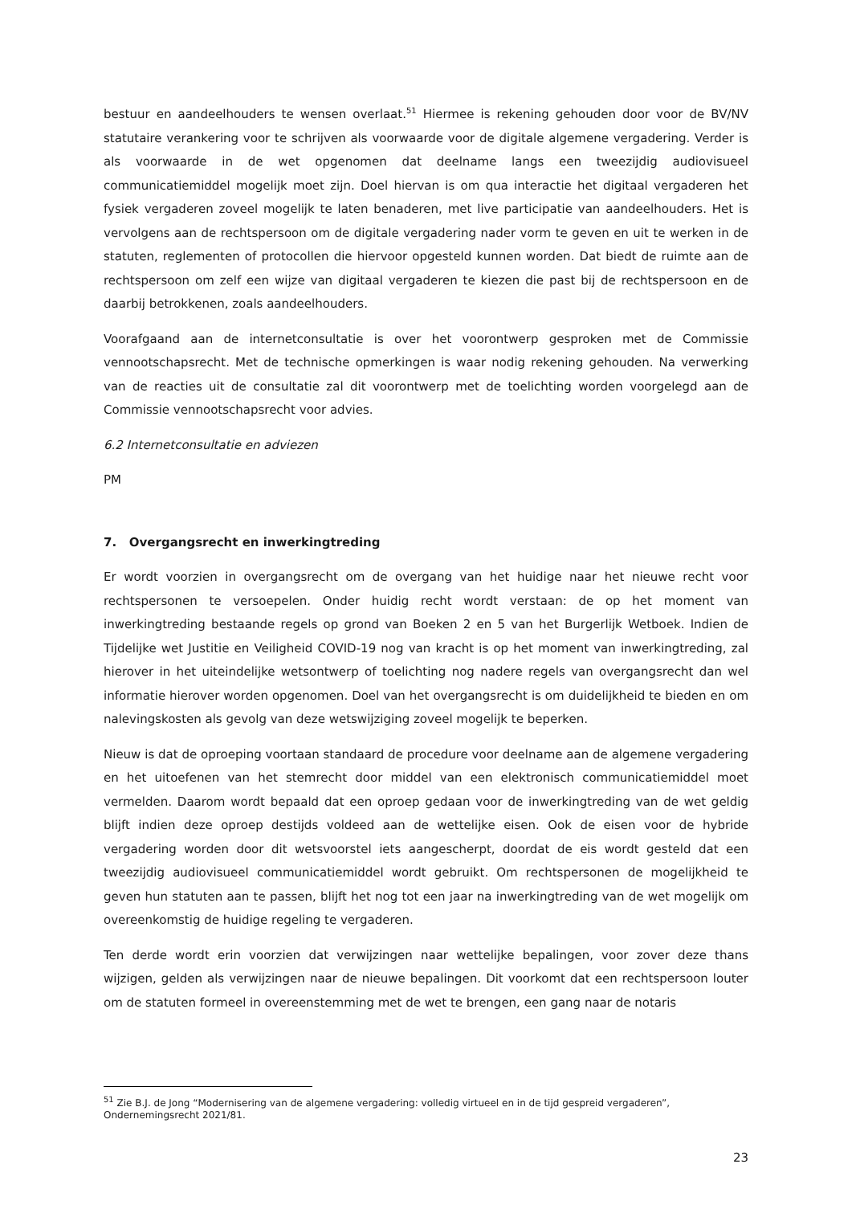bestuur en aandeelhouders te wensen overlaat.<sup>51</sup> Hiermee is rekening gehouden door voor de BV/NV statutaire verankering voor te schrijven als voorwaarde voor de digitale algemene vergadering. Verder is als voorwaarde in de wet opgenomen dat deelname langs een tweezijdig audiovisueel communicatiemiddel mogelijk moet zijn. Doel hiervan is om qua interactie het digitaal vergaderen het fysiek vergaderen zoveel mogelijk te laten benaderen, met live participatie van aandeelhouders. Het is vervolgens aan de rechtspersoon om de digitale vergadering nader vorm te geven en uit te werken in de statuten, reglementen of protocollen die hiervoor opgesteld kunnen worden. Dat biedt de ruimte aan de rechtspersoon om zelf een wijze van digitaal vergaderen te kiezen die past bij de rechtspersoon en de daarbij betrokkenen, zoals aandeelhouders.
Voorafgaand aan de internetconsultatie is over het voorontwerp gesproken met de Commissie vennootschapsrecht. Met de technische opmerkingen is waar nodig rekening gehouden. Na verwerking van de reacties uit de consultatie zal dit voorontwerp met de toelichting worden voorgelegd aan de Commissie vennootschapsrecht voor advies.
6.2 Internetconsultatie en adviezen
PM
7. Overgangsrecht en inwerkingtreding
Er wordt voorzien in overgangsrecht om de overgang van het huidige naar het nieuwe recht voor rechtspersonen te versoepelen. Onder huidig recht wordt verstaan: de op het moment van inwerkingtreding bestaande regels op grond van Boeken 2 en 5 van het Burgerlijk Wetboek. Indien de Tijdelijke wet Justitie en Veiligheid COVID-19 nog van kracht is op het moment van inwerkingtreding, zal hierover in het uiteindelijke wetsontwerp of toelichting nog nadere regels van overgangsrecht dan wel informatie hierover worden opgenomen. Doel van het overgangsrecht is om duidelijkheid te bieden en om nalevingskosten als gevolg van deze wetswijziging zoveel mogelijk te beperken.
Nieuw is dat de oproeping voortaan standaard de procedure voor deelname aan de algemene vergadering en het uitoefenen van het stemrecht door middel van een elektronisch communicatiemiddel moet vermelden. Daarom wordt bepaald dat een oproep gedaan voor de inwerkingtreding van de wet geldig blijft indien deze oproep destijds voldeed aan de wettelijke eisen. Ook de eisen voor de hybride vergadering worden door dit wetsvoorstel iets aangescherpt, doordat de eis wordt gesteld dat een tweezijdig audiovisueel communicatiemiddel wordt gebruikt. Om rechtspersonen de mogelijkheid te geven hun statuten aan te passen, blijft het nog tot een jaar na inwerkingtreding van de wet mogelijk om overeenkomstig de huidige regeling te vergaderen.
Ten derde wordt erin voorzien dat verwijzingen naar wettelijke bepalingen, voor zover deze thans wijzigen, gelden als verwijzingen naar de nieuwe bepalingen. Dit voorkomt dat een rechtspersoon louter om de statuten formeel in overeenstemming met de wet te brengen, een gang naar de notaris
<sup>51</sup> Zie B.J. de Jong “Modernisering van de algemene vergadering: volledig virtueel en in de tijd gespreid vergaderen”, Ondernemingsrecht 2021/81.
23